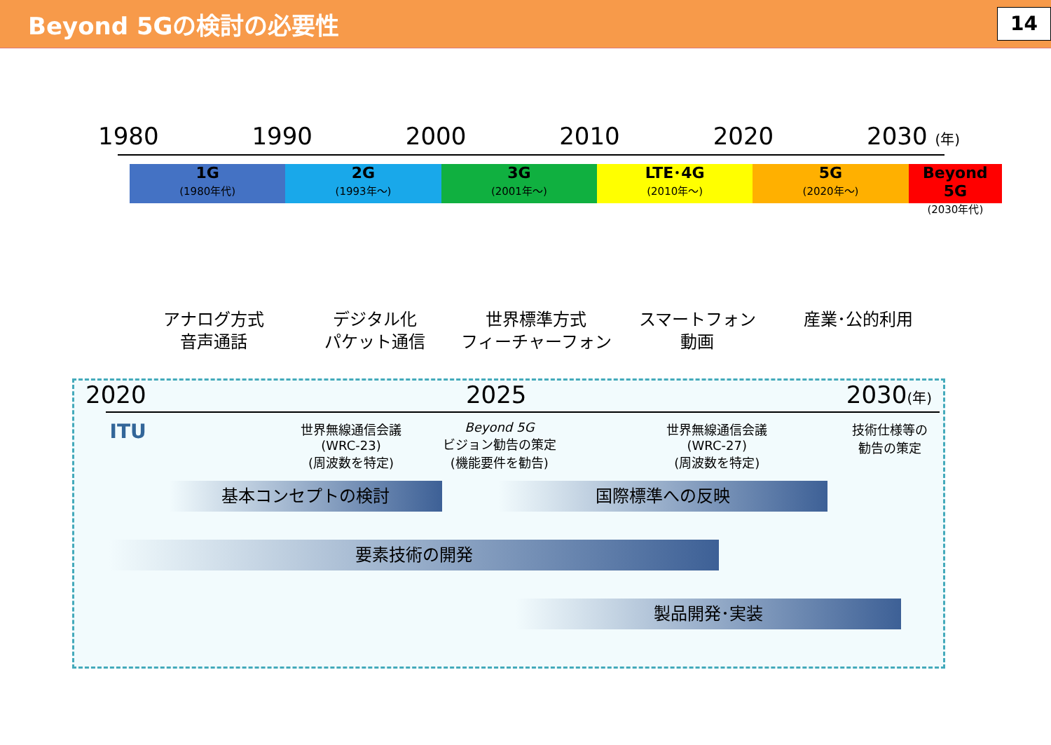Beyond 5Gの検討の必要性
14
1980 1990 2000 2010 2020 2030 (年)
1G
(1980年代)
2G
(1993年～)
3G
(2001年～)
LTE･4G
(2010年～)
5G
(2020年～)
Beyond 5G
(2030年代)
アナログ方式
音声通話
デジタル化
パケット通信
世界標準方式
フィーチャーフォン
スマートフォン
動画
産業･公的利用
2020 2025 2030(年)
ITU
世界無線通信会議
(WRC-23)
(周波数を特定)
Beyond 5G
ビジョン勧告の策定
(機能要件を勧告)
世界無線通信会議
(WRC-27)
(周波数を特定)
技術仕様等の
勧告の策定
基本コンセプトの検討 国際標準への反映
要素技術の開発
製品開発･実装